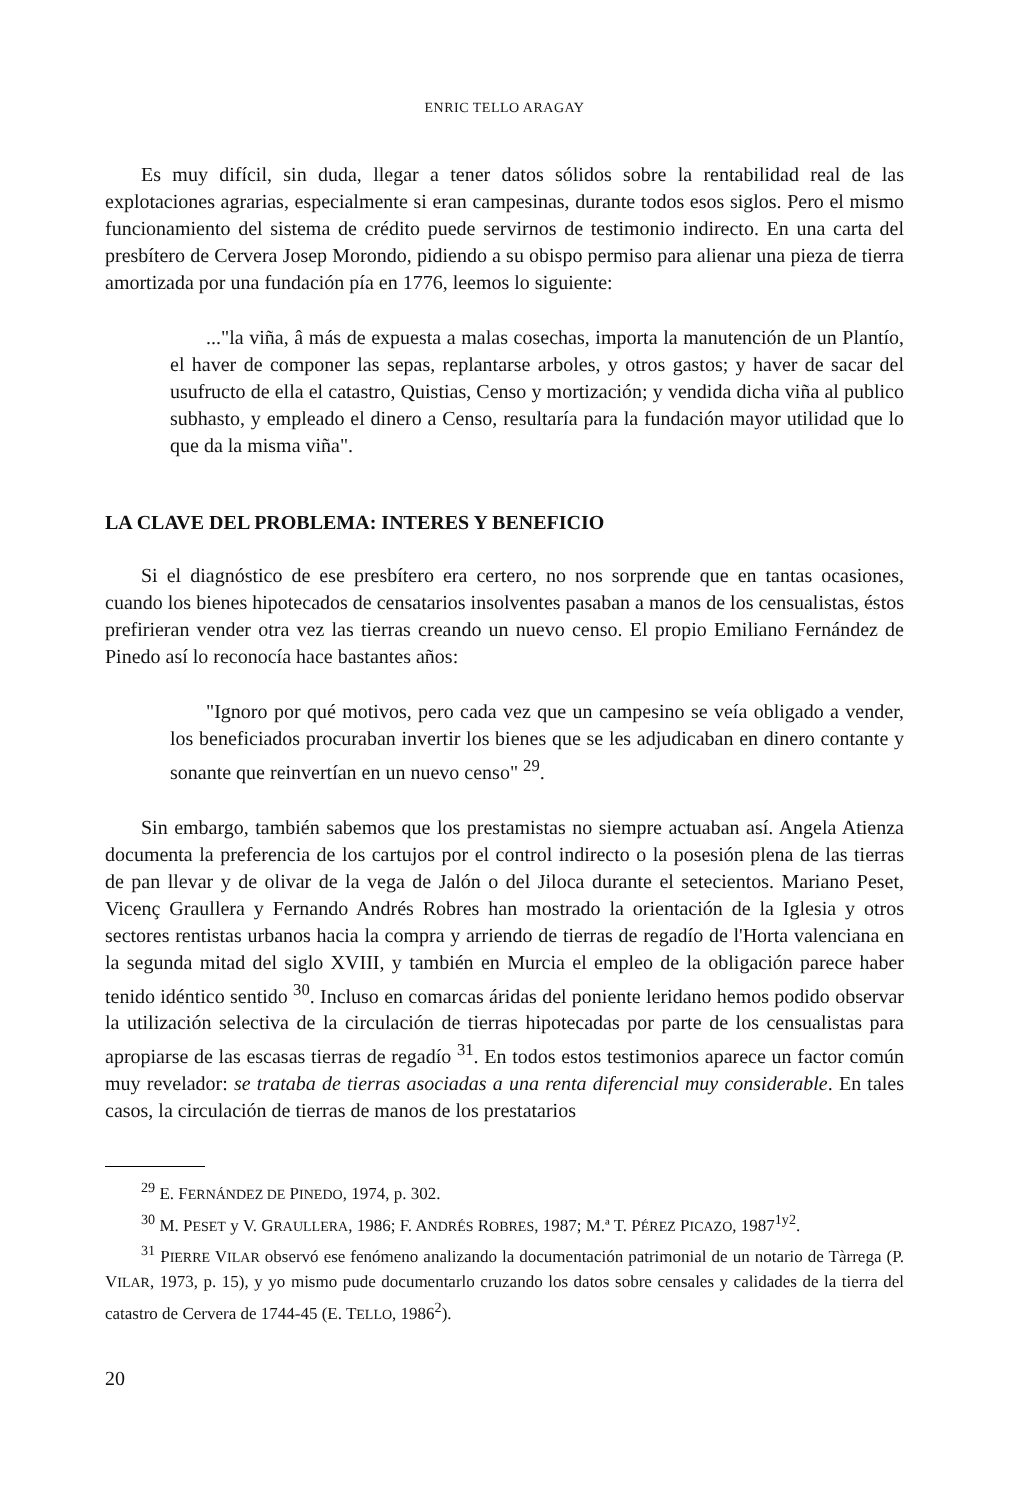ENRIC TELLO ARAGAY
Es muy difícil, sin duda, llegar a tener datos sólidos sobre la rentabilidad real de las explotaciones agrarias, especialmente si eran campesinas, durante todos esos siglos. Pero el mismo funcionamiento del sistema de crédito puede servirnos de testimonio indirecto. En una carta del presbítero de Cervera Josep Morondo, pidiendo a su obispo permiso para alienar una pieza de tierra amortizada por una fundación pía en 1776, leemos lo siguiente:
..."la viña, â más de expuesta a malas cosechas, importa la manutención de un Plantío, el haver de componer las sepas, replantarse arboles, y otros gastos; y haver de sacar del usufructo de ella el catastro, Quistias, Censo y mortización; y vendida dicha viña al publico subhasto, y empleado el dinero a Censo, resultaría para la fundación mayor utilidad que lo que da la misma viña".
LA CLAVE DEL PROBLEMA: INTERES Y BENEFICIO
Si el diagnóstico de ese presbítero era certero, no nos sorprende que en tantas ocasiones, cuando los bienes hipotecados de censatarios insolventes pasaban a manos de los censualistas, éstos prefirieran vender otra vez las tierras creando un nuevo censo. El propio Emiliano Fernández de Pinedo así lo reconocía hace bastantes años:
"Ignoro por qué motivos, pero cada vez que un campesino se veía obligado a vender, los beneficiados procuraban invertir los bienes que se les adjudicaban en dinero contante y sonante que reinvertían en un nuevo censo" <sup>29</sup>.
Sin embargo, también sabemos que los prestamistas no siempre actuaban así. Angela Atienza documenta la preferencia de los cartujos por el control indirecto o la posesión plena de las tierras de pan llevar y de olivar de la vega de Jalón o del Jiloca durante el setecientos. Mariano Peset, Vicenç Graullera y Fernando Andrés Robres han mostrado la orientación de la Iglesia y otros sectores rentistas urbanos hacia la compra y arriendo de tierras de regadío de l'Horta valenciana en la segunda mitad del siglo XVIII, y también en Murcia el empleo de la obligación parece haber tenido idéntico sentido <sup>30</sup>. Incluso en comarcas áridas del poniente leridano hemos podido observar la utilización selectiva de la circulación de tierras hipotecadas por parte de los censualistas para apropiarse de las escasas tierras de regadío <sup>31</sup>. En todos estos testimonios aparece un factor común muy revelador: se trataba de tierras asociadas a una renta diferencial muy considerable. En tales casos, la circulación de tierras de manos de los prestatarios
<sup>29</sup> E. FERNÁNDEZ DE PINEDO, 1974, p. 302.
<sup>30</sup> M. PESET y V. GRAULLERA, 1986; F. ANDRÉS ROBRES, 1987; M.ª T. PÉREZ PICAZO, 1987<sup>1y2</sup>.
<sup>31</sup> PIERRE VILAR observó ese fenómeno analizando la documentación patrimonial de un notario de Tàrrega (P. VILAR, 1973, p. 15), y yo mismo pude documentarlo cruzando los datos sobre censales y calidades de la tierra del catastro de Cervera de 1744-45 (E. TELLO, 1986<sup>2</sup>).
20